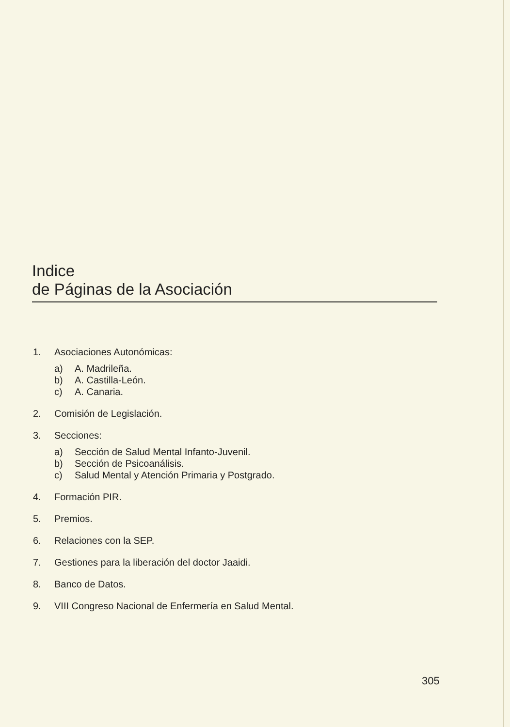Indice
de Páginas de la Asociación
1. Asociaciones Autonómicas:
a) A. Madrileña.
b) A. Castilla-León.
c) A. Canaria.
2. Comisión de Legislación.
3. Secciones:
a) Sección de Salud Mental Infanto-Juvenil.
b) Sección de Psicoanálisis.
c) Salud Mental y Atención Primaria y Postgrado.
4. Formación PIR.
5. Premios.
6. Relaciones con la SEP.
7. Gestiones para la liberación del doctor Jaaidi.
8. Banco de Datos.
9. VIII Congreso Nacional de Enfermería en Salud Mental.
305